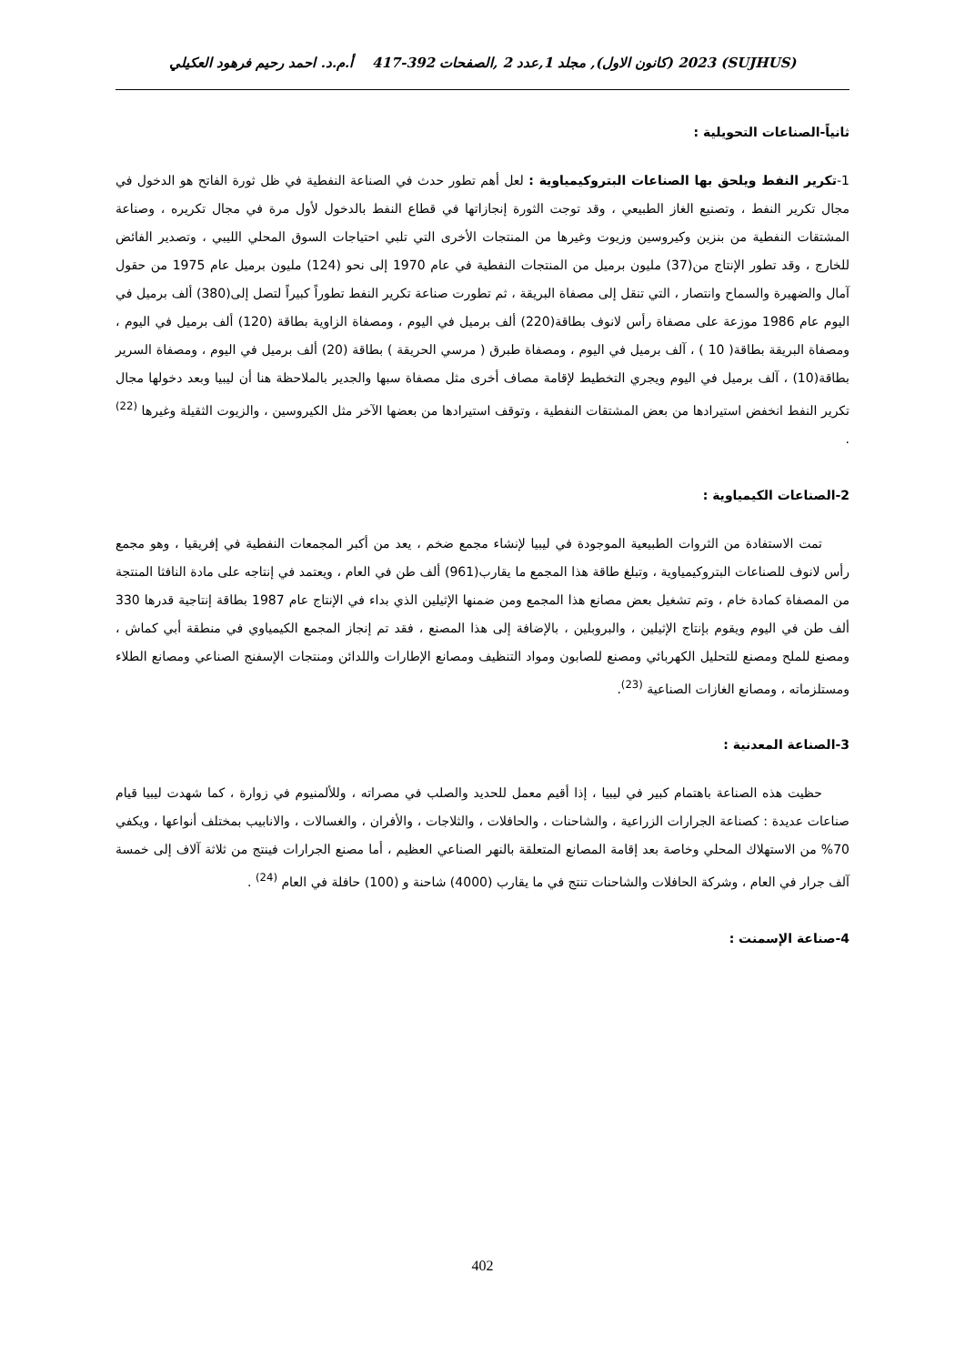(SUJHUS) 2023 (كانون الاول), مجلد 1,عدد 2 ,الصفحات 392-417 أ.م.د. احمد رحيم فرهود العكيلي
ثانياً-الصناعات التحويلية :
1-تكرير النفط ويلحق بها الصناعات البتروكيمياوية : لعل أهم تطور حدث في الصناعة النفطية في ظل ثورة الفاتح هو الدخول في مجال تكرير النفط ، وتصنيع الغاز الطبيعي ، وقد توجت الثورة إنجازاتها في قطاع النفط بالدخول لأول مرة في مجال تكريره ، وصناعة المشتقات النفطية من بنزين وكيروسين وزيوت وغيرها من المنتجات الأخرى التي تلبي احتياجات السوق المحلي الليبي ، وتصدير الفائض للخارج ، وقد تطور الإنتاج من(37) مليون برميل من المنتجات النفطية في عام 1970 إلى نحو (124) مليون برميل عام 1975 من حقول آمال والضهيرة والسماح وانتصار ، التي تنقل إلى مصفاة البريقة ، ثم تطورت صناعة تكرير النفط تطوراً كبيراً لتصل إلى(380) ألف برميل في اليوم عام 1986 موزعة على مصفاة رأس لانوف بطاقة(220) ألف برميل في اليوم ، ومصفاة الزاوية بطاقة (120) ألف برميل في اليوم ، ومصفاة البريقة بطاقة( 10 ) ، آلف برميل في اليوم ، ومصفاة طبرق ( مرسي الحريقة ) بطاقة (20) ألف برميل في اليوم ، ومصفاة السرير بطاقة(10) ، آلف برميل في اليوم ويجري التخطيط لإقامة مصاف أخرى مثل مصفاة سبها والجدير بالملاحظة هنا أن ليبيا وبعد دخولها مجال تكرير النفط انخفض استيرادها من بعض المشتقات النفطية ، وتوقف استيرادها من بعضها الآخر مثل الكيروسين ، والزيوت الثقيلة وغيرها <sup>(22)</sup> .
2-الصناعات الكيمياوية :
تمت الاستفادة من الثروات الطبيعية الموجودة في ليبيا لإنشاء مجمع ضخم ، يعد من أكبر المجمعات النفطية في إفريقيا ، وهو مجمع رأس لانوف للصناعات البتروكيمياوية ، وتبلغ طاقة هذا المجمع ما يقارب(961) ألف طن في العام ، ويعتمد في إنتاجه على مادة النافثا المنتجة من المصفاة كمادة خام ، وتم تشغيل بعض مصانع هذا المجمع ومن ضمنها الإثيلين الذي بداء في الإنتاج عام 1987 بطاقة إنتاجية قدرها 330 ألف طن في اليوم ويقوم بإنتاج الإثيلين ، والبروبلين ، بالإضافة إلى هذا المصنع ، فقد تم إنجاز المجمع الكيمياوي في منطقة أبي كماش ، ومصنع للملح ومصنع للتحليل الكهربائي ومصنع للصابون ومواد التنظيف ومصانع الإطارات واللدائن ومنتجات الإسفنج الصناعي ومصانع الطلاء ومستلزماته ، ومصانع الغازات الصناعية <sup>(23)</sup>.
3-الصناعة المعدنية :
حظيت هذه الصناعة باهتمام كبير في ليبيا ، إذا أقيم معمل للحديد والصلب في مصراته ، وللألمنيوم في زوارة ، كما شهدت ليبيا قيام صناعات عديدة : كصناعة الجرارات الزراعية ، والشاحنات ، والحافلات ، والثلاجات ، والأفران ، والغسالات ، والانابيب بمختلف أنواعها ، ويكفي 70% من الاستهلاك المحلي وخاصة بعد إقامة المصانع المتعلقة بالنهر الصناعي العظيم ، أما مصنع الجرارات فينتج من ثلاثة آلاف إلى خمسة آلف جرار في العام ، وشركة الحافلات والشاحنات تنتج في ما يقارب (4000) شاحنة و (100) حافلة في العام <sup>(24)</sup> .
4-صناعة الإسمنت :
402